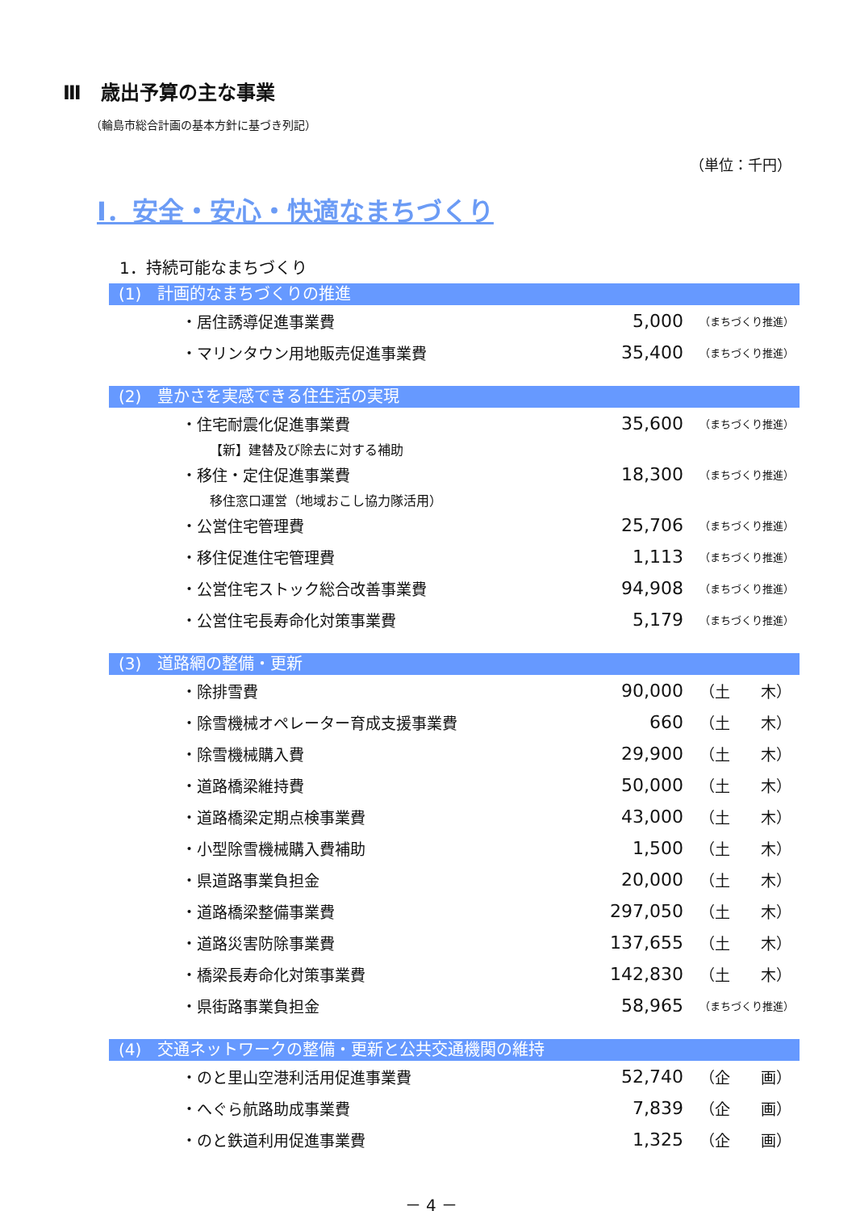Ⅲ　歳出予算の主な事業
（輪島市総合計画の基本方針に基づき列記）
（単位：千円）
Ⅰ．安全・安心・快適なまちづくり
1．持続可能なまちづくり
(1)　計画的なまちづくりの推進
| ・居住誘導促進事業費 | 5,000 | （まちづくり推進） |
| ・マリンタウン用地販売促進事業費 | 35,400 | （まちづくり推進） |
(2)　豊かさを実感できる住生活の実現
| ・住宅耐震化促進事業費 | 35,600 | （まちづくり推進） |
| 【新】建替及び除去に対する補助 | | |
| ・移住・定住促進事業費 | 18,300 | （まちづくり推進） |
| 移住窓口運営（地域おこし協力隊活用） | | |
| ・公営住宅管理費 | 25,706 | （まちづくり推進） |
| ・移住促進住宅管理費 | 1,113 | （まちづくり推進） |
| ・公営住宅ストック総合改善事業費 | 94,908 | （まちづくり推進） |
| ・公営住宅長寿命化対策事業費 | 5,179 | （まちづくり推進） |
(3)　道路網の整備・更新
| ・除排雪費 | 90,000 | （土 木） |
| ・除雪機械オペレーター育成支援事業費 | 660 | （土 木） |
| ・除雪機械購入費 | 29,900 | （土 木） |
| ・道路橋梁維持費 | 50,000 | （土 木） |
| ・道路橋梁定期点検事業費 | 43,000 | （土 木） |
| ・小型除雪機械購入費補助 | 1,500 | （土 木） |
| ・県道路事業負担金 | 20,000 | （土 木） |
| ・道路橋梁整備事業費 | 297,050 | （土 木） |
| ・道路災害防除事業費 | 137,655 | （土 木） |
| ・橋梁長寿命化対策事業費 | 142,830 | （土 木） |
| ・県街路事業負担金 | 58,965 | （まちづくり推進） |
(4)　交通ネットワークの整備・更新と公共交通機関の維持
| ・のと里山空港利活用促進事業費 | 52,740 | （企 画） |
| ・へぐら航路助成事業費 | 7,839 | （企 画） |
| ・のと鉄道利用促進事業費 | 1,325 | （企 画） |
－ 4 －